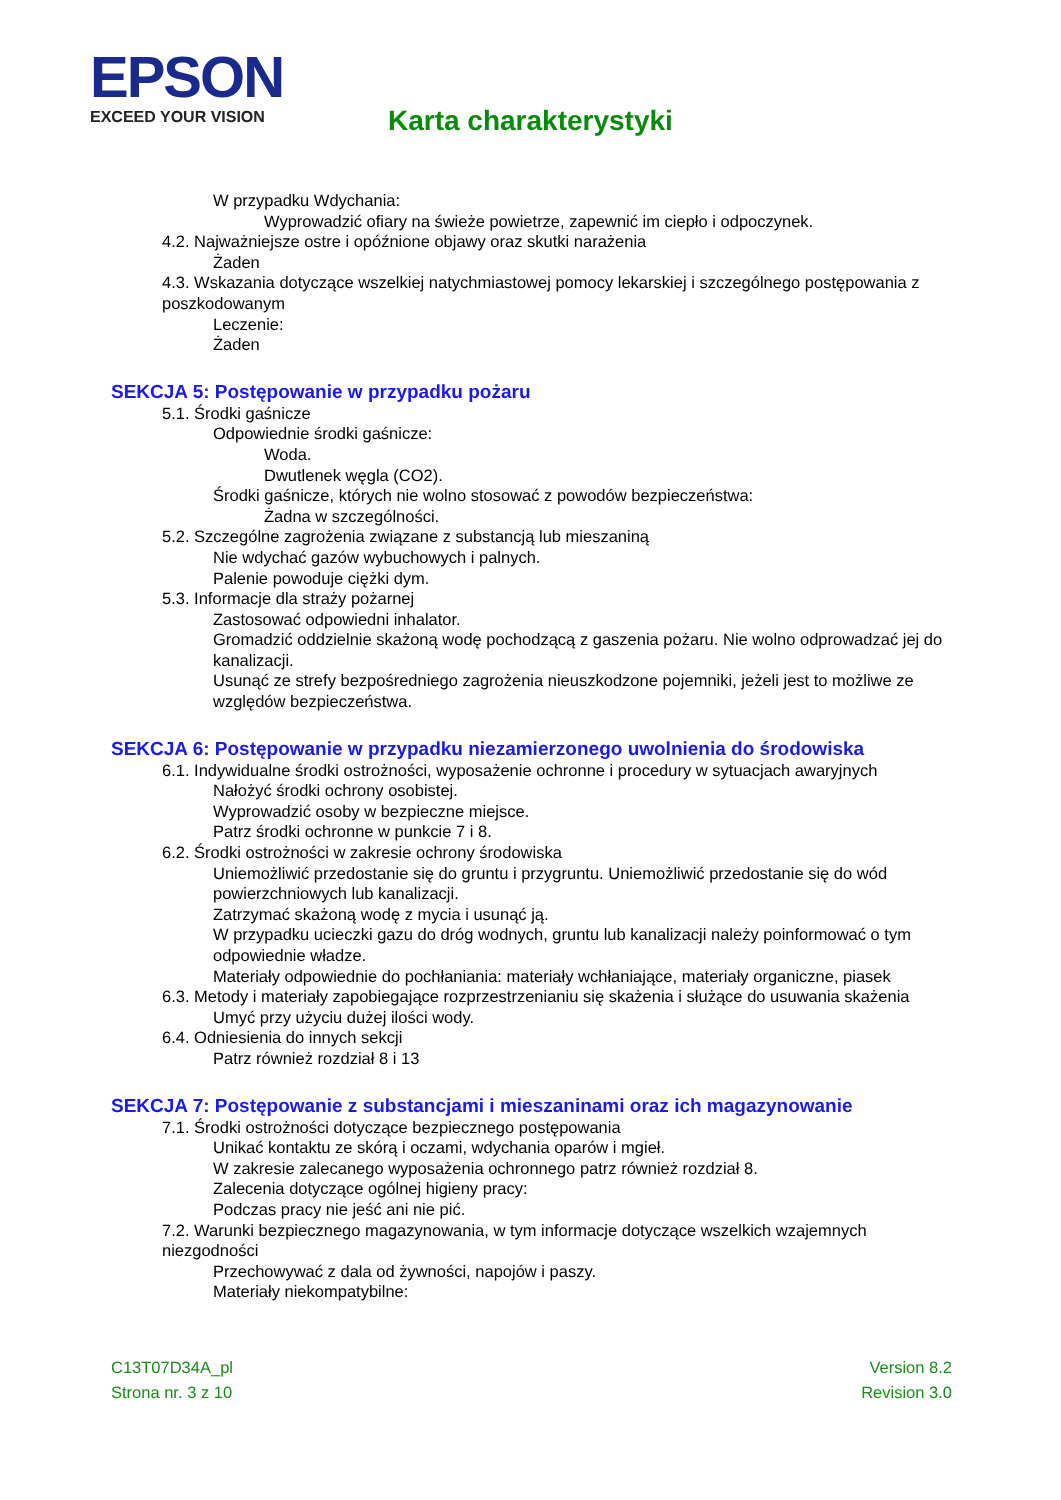EPSON
EXCEED YOUR VISION
Karta charakterystyki
W przypadku Wdychania:
Wyprowadzić ofiary na świeże powietrze, zapewnić im ciepło i odpoczynek.
4.2. Najważniejsze ostre i opóźnione objawy oraz skutki narażenia
Żaden
4.3. Wskazania dotyczące wszelkiej natychmiastowej pomocy lekarskiej i szczególnego postępowania z poszkodowanym
Leczenie:
Żaden
SEKCJA 5: Postępowanie w przypadku pożaru
5.1. Środki gaśnicze
Odpowiednie środki gaśnicze:
Woda.
Dwutlenek węgla (CO2).
Środki gaśnicze, których nie wolno stosować z powodów bezpieczeństwa:
Żadna w szczególności.
5.2. Szczególne zagrożenia związane z substancją lub mieszaniną
Nie wdychać gazów wybuchowych i palnych.
Palenie powoduje ciężki dym.
5.3. Informacje dla straży pożarnej
Zastosować odpowiedni inhalator.
Gromadzić oddzielnie skażoną wodę pochodzącą z gaszenia pożaru. Nie wolno odprowadzać jej do kanalizacji.
Usunąć ze strefy bezpośredniego zagrożenia nieuszkodzone pojemniki, jeżeli jest to możliwe ze względów bezpieczeństwa.
SEKCJA 6: Postępowanie w przypadku niezamierzonego uwolnienia do środowiska
6.1. Indywidualne środki ostrożności, wyposażenie ochronne i procedury w sytuacjach awaryjnych
Nałożyć środki ochrony osobistej.
Wyprowadzić osoby w bezpieczne miejsce.
Patrz środki ochronne w punkcie 7 i 8.
6.2. Środki ostrożności w zakresie ochrony środowiska
Uniemożliwić przedostanie się do gruntu i przygruntu. Uniemożliwić przedostanie się do wód powierzchniowych lub kanalizacji.
Zatrzymać skażoną wodę z mycia i usunąć ją.
W przypadku ucieczki gazu do dróg wodnych, gruntu lub kanalizacji należy poinformować o tym odpowiednie władze.
Materiały odpowiednie do pochłaniania: materiały wchłaniające, materiały organiczne, piasek
6.3. Metody i materiały zapobiegające rozprzestrzenianiu się skażenia i służące do usuwania skażenia
Umyć przy użyciu dużej ilości wody.
6.4. Odniesienia do innych sekcji
Patrz również rozdział 8 i 13
SEKCJA 7: Postępowanie z substancjami i mieszaninami oraz ich magazynowanie
7.1. Środki ostrożności dotyczące bezpiecznego postępowania
Unikać kontaktu ze skórą i oczami, wdychania oparów i mgieł.
W zakresie zalecanego wyposażenia ochronnego patrz również rozdział 8.
Zalecenia dotyczące ogólnej higieny pracy:
Podczas pracy nie jeść ani nie pić.
7.2. Warunki bezpiecznego magazynowania, w tym informacje dotyczące wszelkich wzajemnych niezgodności
Przechowywać z dala od żywności, napojów i paszy.
Materiały niekompatybilne:
C13T07D34A_pl
Strona nr. 3 z 10
Version 8.2
Revision 3.0